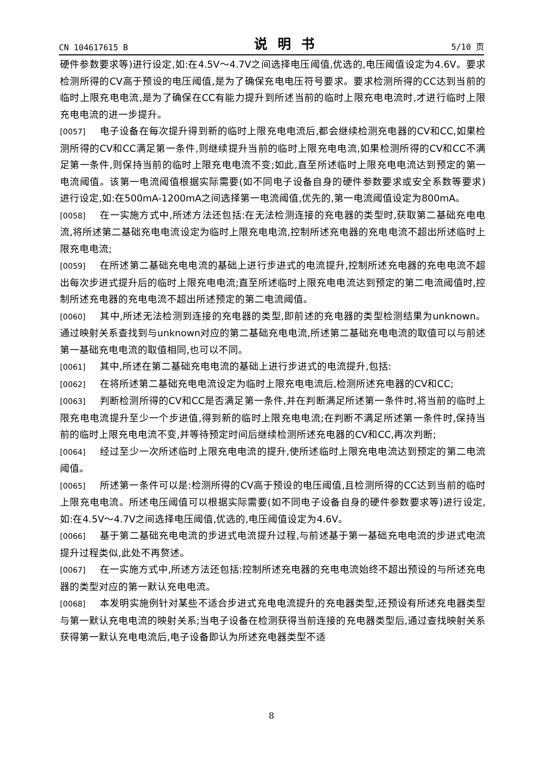CN 104617615 B 说明书 5/10 页
硬件参数要求等)进行设定,如:在4.5V～4.7V之间选择电压阈值,优选的,电压阈值设定为4.6V。要求检测所得的CV高于预设的电压阈值,是为了确保充电电压符号要求。要求检测所得的CC达到当前的临时上限充电电流,是为了确保在CC有能力提升到所述当前的临时上限充电电流时,才进行临时上限充电电流的进一步提升。
[0057] 电子设备在每次提升得到新的临时上限充电电流后,都会继续检测充电器的CV和CC,如果检测所得的CV和CC满足第一条件,则继续提升当前的临时上限充电电流,如果检测所得的CV和CC不满足第一条件,则保持当前的临时上限充电电流不变;如此,直至所述临时上限充电电流达到预定的第一电流阈值。该第一电流阈值根据实际需要(如不同电子设备自身的硬件参数要求或安全系数等要求)进行设定,如:在500mA-1200mA之间选择第一电流阈值,优先的,第一电流阈值设定为800mA。
[0058] 在一实施方式中,所述方法还包括:在无法检测连接的充电器的类型时,获取第二基础充电电流,将所述第二基础充电电流设定为临时上限充电电流,控制所述充电器的充电电流不超出所述临时上限充电电流;
[0059] 在所述第二基础充电电流的基础上进行步进式的电流提升,控制所述充电器的充电电流不超出每次步进式提升后的临时上限充电电流;直至所述临时上限充电电流达到预定的第二电流阈值时,控制所述充电器的充电电流不超出所述预定的第二电流阈值。
[0060] 其中,所述无法检测到连接的充电器的类型,即前述的充电器的类型检测结果为unknown。通过映射关系查找到与unknown对应的第二基础充电电流,所述第二基础充电电流的取值可以与前述第一基础充电电流的取值相同,也可以不同。
[0061] 其中,所述在第二基础充电电流的基础上进行步进式的电流提升,包括:
[0062] 在将所述第二基础充电电流设定为临时上限充电电流后,检测所述充电器的CV和CC;
[0063] 判断检测所得的CV和CC是否满足第一条件,并在判断满足所述第一条件时,将当前的临时上限充电电流提升至少一个步进值,得到新的临时上限充电电流;在判断不满足所述第一条件时,保持当前的临时上限充电电流不变,并等待预定时间后继续检测所述充电器的CV和CC,再次判断;
[0064] 经过至少一次所述临时上限充电电流的提升,使所述临时上限充电电流达到预定的第二电流阈值。
[0065] 所述第一条件可以是:检测所得的CV高于预设的电压阈值,且检测所得的CC达到当前的临时上限充电电流。所述电压阈值可以根据实际需要(如不同电子设备自身的硬件参数要求等)进行设定,如:在4.5V～4.7V之间选择电压阈值,优选的,电压阈值设定为4.6V。
[0066] 基于第二基础充电电流的步进式电流提升过程,与前述基于第一基础充电电流的步进式电流提升过程类似,此处不再赘述。
[0067] 在一实施方式中,所述方法还包括:控制所述充电器的充电电流始终不超出预设的与所述充电器的类型对应的第一默认充电电流。
[0068] 本发明实施例针对某些不适合步进式充电电流提升的充电器类型,还预设有所述充电器类型与第一默认充电电流的映射关系;当电子设备在检测获得当前连接的充电器类型后,通过查找映射关系获得第一默认充电电流后,电子设备即认为所述充电器类型不适
8